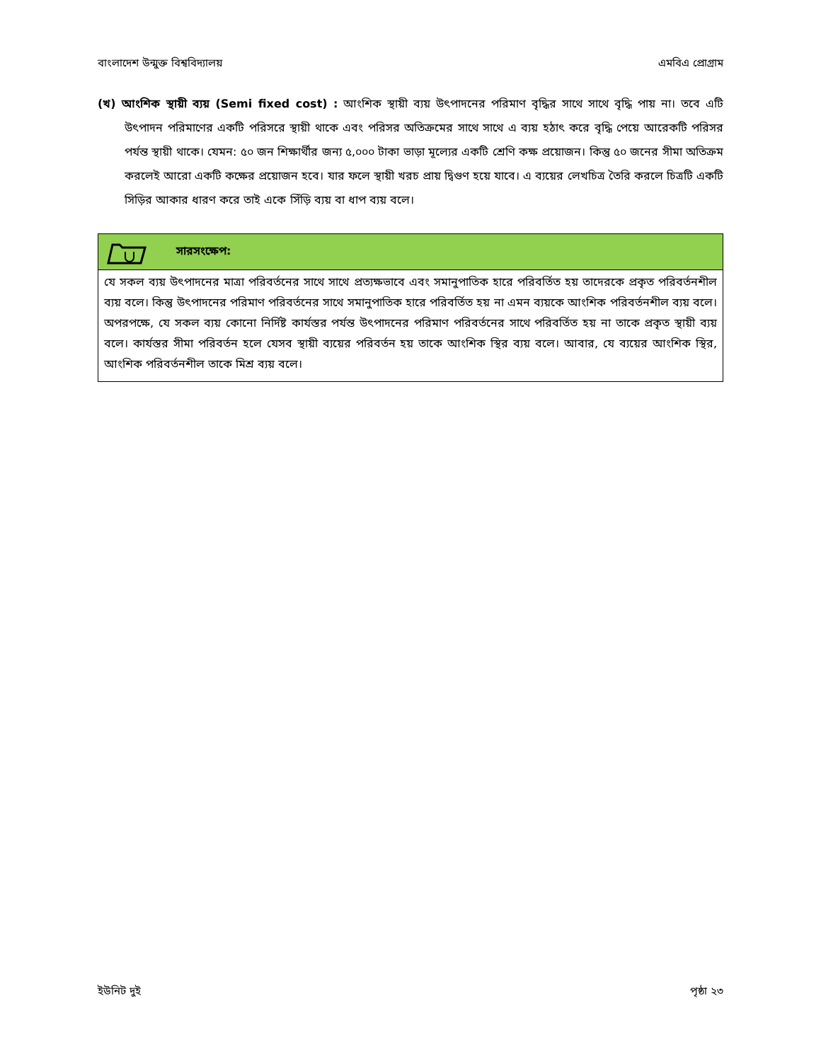বাংলাদেশ উন্মুক্ত বিশ্ববিদ্যালয় এমবিএ প্রোগ্রাম
(খ) আংশিক স্থায়ী ব্যয় (Semi fixed cost) : আংশিক স্থায়ী ব্যয় উৎপাদনের পরিমাণ বৃদ্ধির সাথে সাথে বৃদ্ধি পায় না। তবে এটি উৎপাদন পরিমাণের একটি পরিসরে স্থায়ী থাকে এবং পরিসর অতিক্রমের সাথে সাথে এ ব্যয় হঠাৎ করে বৃদ্ধি পেয়ে আরেকটি পরিসর পর্যন্ত স্থায়ী থাকে। যেমন: ৫০ জন শিক্ষার্থীর জন্য ৫,০০০ টাকা ভাড়া মূল্যের একটি শ্রেণি কক্ষ প্রয়োজন। কিন্তু ৫০ জনের সীমা অতিক্রম করলেই আরো একটি কক্ষের প্রয়োজন হবে। যার ফলে স্থায়ী খরচ প্রায় দ্বিগুণ হয়ে যাবে। এ ব্যয়ের লেখচিত্র তৈরি করলে চিত্রটি একটি সিড়ির আকার ধারণ করে তাই একে সিঁড়ি ব্যয় বা ধাপ ব্যয় বলে।
সারসংক্ষেপ:
যে সকল ব্যয় উৎপাদনের মাত্রা পরিবর্তনের সাথে সাথে প্রত্যক্ষভাবে এবং সমানুপাতিক হারে পরিবর্তিত হয় তাদেরকে প্রকৃত পরিবর্তনশীল ব্যয় বলে। কিন্তু উৎপাদনের পরিমাণ পরিবর্তনের সাথে সমানুপাতিক হারে পরিবর্তিত হয় না এমন ব্যয়কে আংশিক পরিবর্তনশীল ব্যয় বলে। অপরপক্ষে, যে সকল ব্যয় কোনো নির্দিষ্ট কার্যস্তর পর্যন্ত উৎপাদনের পরিমাণ পরিবর্তনের সাথে পরিবর্তিত হয় না তাকে প্রকৃত স্থায়ী ব্যয় বলে। কার্যস্তর সীমা পরিবর্তন হলে যেসব স্থায়ী ব্যয়ের পরিবর্তন হয় তাকে আংশিক স্থির ব্যয় বলে। আবার, যে ব্যয়ের আংশিক স্থির, আংশিক পরিবর্তনশীল তাকে মিশ্র ব্যয় বলে।
ইউনিট দুই পৃষ্ঠা ২৩